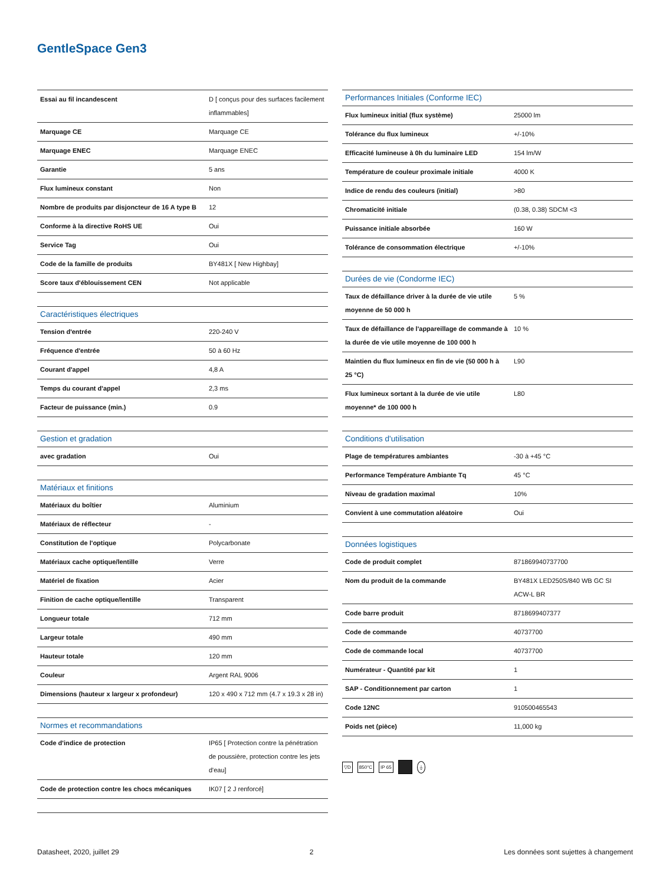GentleSpace Gen3
| Essai au fil incandescent | D [ conçus pour des surfaces facilement inflammables] |
| Marquage CE | Marquage CE |
| Marquage ENEC | Marquage ENEC |
| Garantie | 5 ans |
| Flux lumineux constant | Non |
| Nombre de produits par disjoncteur de 16 A type B | 12 |
| Conforme à la directive RoHS UE | Oui |
| Service Tag | Oui |
| Code de la famille de produits | BY481X [ New Highbay] |
| Score taux d'éblouissement CEN | Not applicable |
| Caractéristiques électriques | |
| Tension d'entrée | 220-240 V |
| Fréquence d'entrée | 50 à 60 Hz |
| Courant d'appel | 4,8 A |
| Temps du courant d'appel | 2,3 ms |
| Facteur de puissance (min.) | 0.9 |
| Gestion et gradation | |
| avec gradation | Oui |
| Matériaux et finitions | |
| Matériaux du boîtier | Aluminium |
| Matériaux de réflecteur | - |
| Constitution de l'optique | Polycarbonate |
| Matériaux cache optique/lentille | Verre |
| Matériel de fixation | Acier |
| Finition de cache optique/lentille | Transparent |
| Longueur totale | 712 mm |
| Largeur totale | 490 mm |
| Hauteur totale | 120 mm |
| Couleur | Argent RAL 9006 |
| Dimensions (hauteur x largeur x profondeur) | 120 x 490 x 712 mm (4.7 x 19.3 x 28 in) |
| Normes et recommandations | |
| Code d'indice de protection | IP65 [ Protection contre la pénétration de poussière, protection contre les jets d'eau] |
| Code de protection contre les chocs mécaniques | IK07 [ 2 J renforcé] |
| Performances Initiales (Conforme IEC) | |
| Flux lumineux initial (flux système) | 25000 lm |
| Tolérance du flux lumineux | +/-10% |
| Efficacité lumineuse à 0h du luminaire LED | 154 lm/W |
| Température de couleur proximale initiale | 4000 K |
| Indice de rendu des couleurs (initial) | >80 |
| Chromaticité initiale | (0.38, 0.38) SDCM <3 |
| Puissance initiale absorbée | 160 W |
| Tolérance de consommation électrique | +/-10% |
| Durées de vie (Condorme IEC) | |
| Taux de défaillance driver à la durée de vie utile moyenne de 50 000 h | 5 % |
| Taux de défaillance de l'appareillage de commande à la durée de vie utile moyenne de 100 000 h | 10 % |
| Maintien du flux lumineux en fin de vie (50 000 h à 25 °C) | L90 |
| Flux lumineux sortant à la durée de vie utile moyenne* de 100 000 h | L80 |
| Conditions d'utilisation | |
| Plage de températures ambiantes | -30 à +45 °C |
| Performance Température Ambiante Tq | 45 °C |
| Niveau de gradation maximal | 10% |
| Convient à une commutation aléatoire | Oui |
| Données logistiques | |
| Code de produit complet | 871869940737700 |
| Nom du produit de la commande | BY481X LED250S/840 WB GC SI ACW-L BR |
| Code barre produit | 8718699407377 |
| Code de commande | 40737700 |
| Code de commande local | 40737700 |
| Numérateur - Quantité par kit | 1 |
| SAP - Conditionnement par carton | 1 |
| Code 12NC | 910500465543 |
| Poids net (pièce) | 11,000 kg |
▽D 850°C IP 65 ⏚
Datasheet, 2020, juillet 29 2 Les données sont sujettes à changement